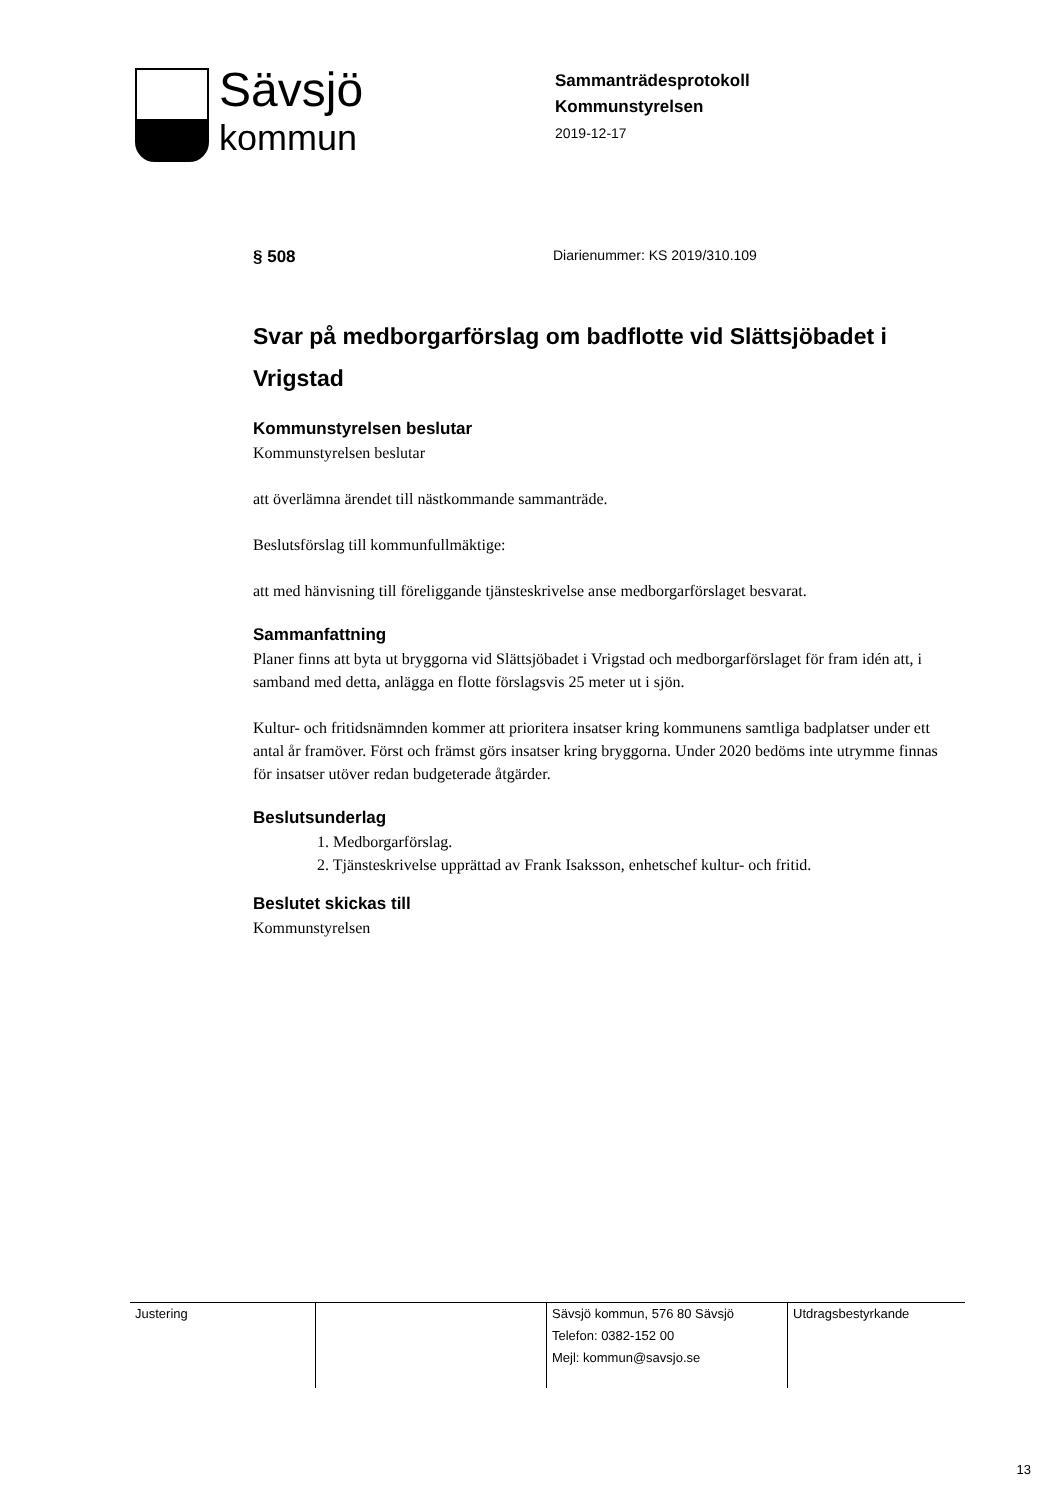Sävsjö
kommun
Sammanträdesprotokoll
Kommunstyrelsen
2019-12-17
§ 508
Diarienummer: KS 2019/310.109
Svar på medborgarförslag om badflotte vid Slättsjöbadet i Vrigstad
Kommunstyrelsen beslutar
Kommunstyrelsen beslutar
att överlämna ärendet till nästkommande sammanträde.
Beslutsförslag till kommunfullmäktige:
att med hänvisning till föreliggande tjänsteskrivelse anse medborgarförslaget besvarat.
Sammanfattning
Planer finns att byta ut bryggorna vid Slättsjöbadet i Vrigstad och medborgarförslaget för fram idén att, i samband med detta, anlägga en flotte förslagsvis 25 meter ut i sjön.
Kultur- och fritidsnämnden kommer att prioritera insatser kring kommunens samtliga badplatser under ett antal år framöver. Först och främst görs insatser kring bryggorna. Under 2020 bedöms inte utrymme finnas för insatser utöver redan budgeterade åtgärder.
Beslutsunderlag
1. Medborgarförslag.
2. Tjänsteskrivelse upprättad av Frank Isaksson, enhetschef kultur- och fritid.
Beslutet skickas till
Kommunstyrelsen
| Justering | | Sävsjö kommun, 576 80 Sävsjö Telefon: 0382-152 00 Mejl: kommun@savsjo.se | Utdragsbestyrkande |
13